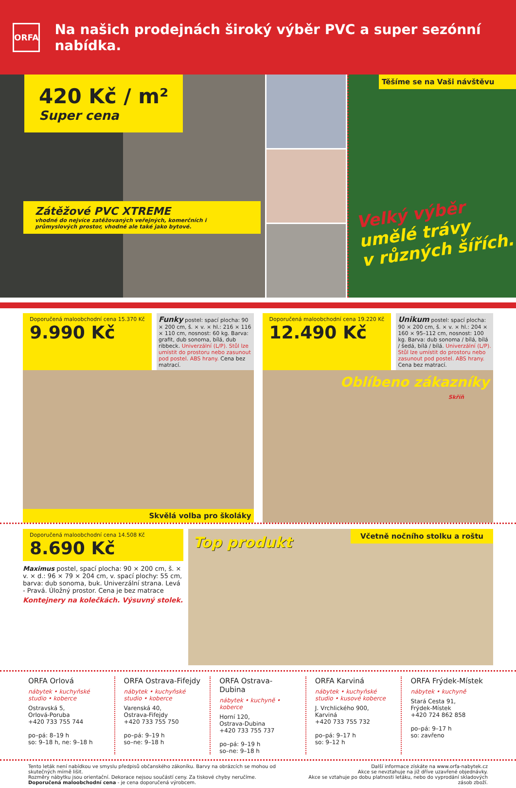ORFA
Na našich prodejnách široký výběr PVC a super sezónní nabídka.
420 Kč / m²
Super cena
Zátěžové PVC XTREME
vhodné do nejvíce zatěžovaných veřejných, komerčních i průmyslových prostor, vhodné ale také jako bytové.
Těšíme se na Vaši návštěvu
Velký výběr
umělé trávy
v různých šířích.
Doporučená maloobchodní cena 15.370 Kč
9.990 Kč
Funky postel: spací plocha: 90 × 200 cm, š. × v. × hl.: 216 × 116 × 110 cm, nosnost: 60 kg. Barva: grafit, dub sonoma, bílá, dub ribbeck. Univerzální (L/P). Stůl lze umístit do prostoru nebo zasunout pod postel. ABS hrany. Cena bez matrací.
Skvělá volba pro školáky
Doporučená maloobchodní cena 19.220 Kč
12.490 Kč
Unikum postel: spací plocha: 90 × 200 cm, š. × v. × hl.: 204 × 160 × 95–112 cm, nosnost: 100 kg. Barva: dub sonoma / bílá, bílá / šedá, bílá / bílá. Univerzální (L/P). Stůl lze umístit do prostoru nebo zasunout pod postel. ABS hrany. Cena bez matrací.
Oblíbeno zákazníky
Skříň
Doporučená maloobchodní cena 14.508 Kč
8.690 Kč
Maximus postel, spací plocha: 90 × 200 cm, š. × v. × d.: 96 × 79 × 204 cm, v. spací plochy: 55 cm, barva: dub sonoma, buk. Univerzální strana. Levá - Pravá. Úložný prostor. Cena je bez matrace
Kontejnery na kolečkách. Výsuvný stolek.
Top produkt
Včetně nočního stolku a roštu
ORFA Orlová
nábytek • kuchyňské studio • koberce
Ostravská 5,
Orlová-Poruba
+420 733 755 744
po–pá: 8–19 h
so: 9–18 h, ne: 9–18 h
ORFA Ostrava-Fifejdy
nábytek • kuchyňské studio • koberce
Varenská 40,
Ostrava-Fifejdy
+420 733 755 750
po–pá: 9–19 h
so–ne: 9–18 h
ORFA Ostrava-Dubina
nábytek • kuchyně • koberce
Horní 120,
Ostrava-Dubina
+420 733 755 737
po–pá: 9–19 h
so–ne: 9–18 h
ORFA Karviná
nábytek • kuchyňské studio • kusové koberce
J. Vrchlického 900,
Karviná
+420 733 755 732
po–pá: 9–17 h
so: 9–12 h
ORFA Frýdek-Místek
nábytek • kuchyně
Stará Cesta 91,
Frýdek-Místek
+420 724 862 858
po–pá: 9–17 h
so: zavřeno
Tento leták není nabídkou ve smyslu předpisů občanského zákoníku. Barvy na obrázcích se mohou od skutečných mírně lišit.
Rozměry nábytku jsou orientační. Dekorace nejsou součástí ceny. Za tiskové chyby neručíme.
Doporučená maloobchodní cena - je cena doporučená výrobcem.
Další informace získáte na www.orfa-nabytek.cz
Akce se nevztahuje na již dříve uzavřené objednávky.
Akce se vztahuje po dobu platnosti letáku, nebo do vyprodání skladových zásob zboží.